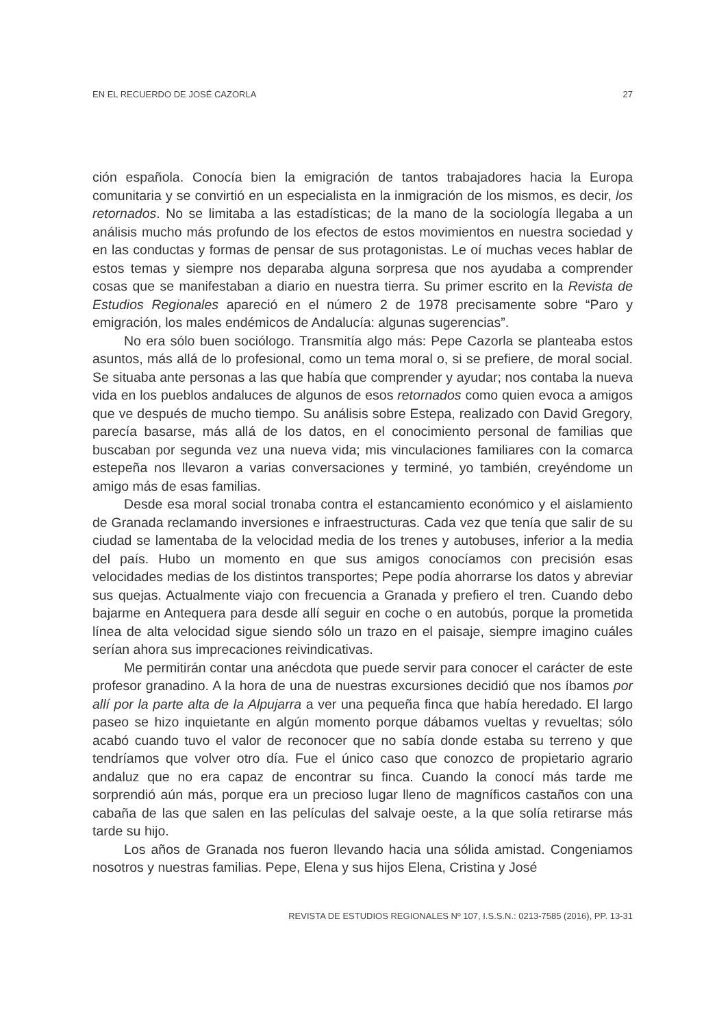EN EL RECUERDO DE JOSÉ CAZORLA 27
ción española. Conocía bien la emigración de tantos trabajadores hacia la Europa comunitaria y se convirtió en un especialista en la inmigración de los mismos, es decir, los retornados. No se limitaba a las estadísticas; de la mano de la sociología llegaba a un análisis mucho más profundo de los efectos de estos movimientos en nuestra sociedad y en las conductas y formas de pensar de sus protagonistas. Le oí muchas veces hablar de estos temas y siempre nos deparaba alguna sorpresa que nos ayudaba a comprender cosas que se manifestaban a diario en nuestra tierra. Su primer escrito en la Revista de Estudios Regionales apareció en el número 2 de 1978 precisamente sobre “Paro y emigración, los males endémicos de Andalucía: algunas sugerencias”.
No era sólo buen sociólogo. Transmitía algo más: Pepe Cazorla se planteaba estos asuntos, más allá de lo profesional, como un tema moral o, si se prefiere, de moral social. Se situaba ante personas a las que había que comprender y ayudar; nos contaba la nueva vida en los pueblos andaluces de algunos de esos retornados como quien evoca a amigos que ve después de mucho tiempo. Su análisis sobre Estepa, realizado con David Gregory, parecía basarse, más allá de los datos, en el conocimiento personal de familias que buscaban por segunda vez una nueva vida; mis vinculaciones familiares con la comarca estepeña nos llevaron a varias conversaciones y terminé, yo también, creyéndome un amigo más de esas familias.
Desde esa moral social tronaba contra el estancamiento económico y el aislamiento de Granada reclamando inversiones e infraestructuras. Cada vez que tenía que salir de su ciudad se lamentaba de la velocidad media de los trenes y autobuses, inferior a la media del país. Hubo un momento en que sus amigos conocíamos con precisión esas velocidades medias de los distintos transportes; Pepe podía ahorrarse los datos y abreviar sus quejas. Actualmente viajo con frecuencia a Granada y prefiero el tren. Cuando debo bajarme en Antequera para desde allí seguir en coche o en autobús, porque la prometida línea de alta velocidad sigue siendo sólo un trazo en el paisaje, siempre imagino cuáles serían ahora sus imprecaciones reivindicativas.
Me permitirán contar una anécdota que puede servir para conocer el carácter de este profesor granadino. A la hora de una de nuestras excursiones decidió que nos íbamos por allí por la parte alta de la Alpujarra a ver una pequeña finca que había heredado. El largo paseo se hizo inquietante en algún momento porque dábamos vueltas y revueltas; sólo acabó cuando tuvo el valor de reconocer que no sabía donde estaba su terreno y que tendríamos que volver otro día. Fue el único caso que conozco de propietario agrario andaluz que no era capaz de encontrar su finca. Cuando la conocí más tarde me sorprendió aún más, porque era un precioso lugar lleno de magníficos castaños con una cabaña de las que salen en las películas del salvaje oeste, a la que solía retirarse más tarde su hijo.
Los años de Granada nos fueron llevando hacia una sólida amistad. Congeniamos nosotros y nuestras familias. Pepe, Elena y sus hijos Elena, Cristina y José
REVISTA DE ESTUDIOS REGIONALES Nº 107, I.S.S.N.: 0213-7585 (2016), PP. 13-31